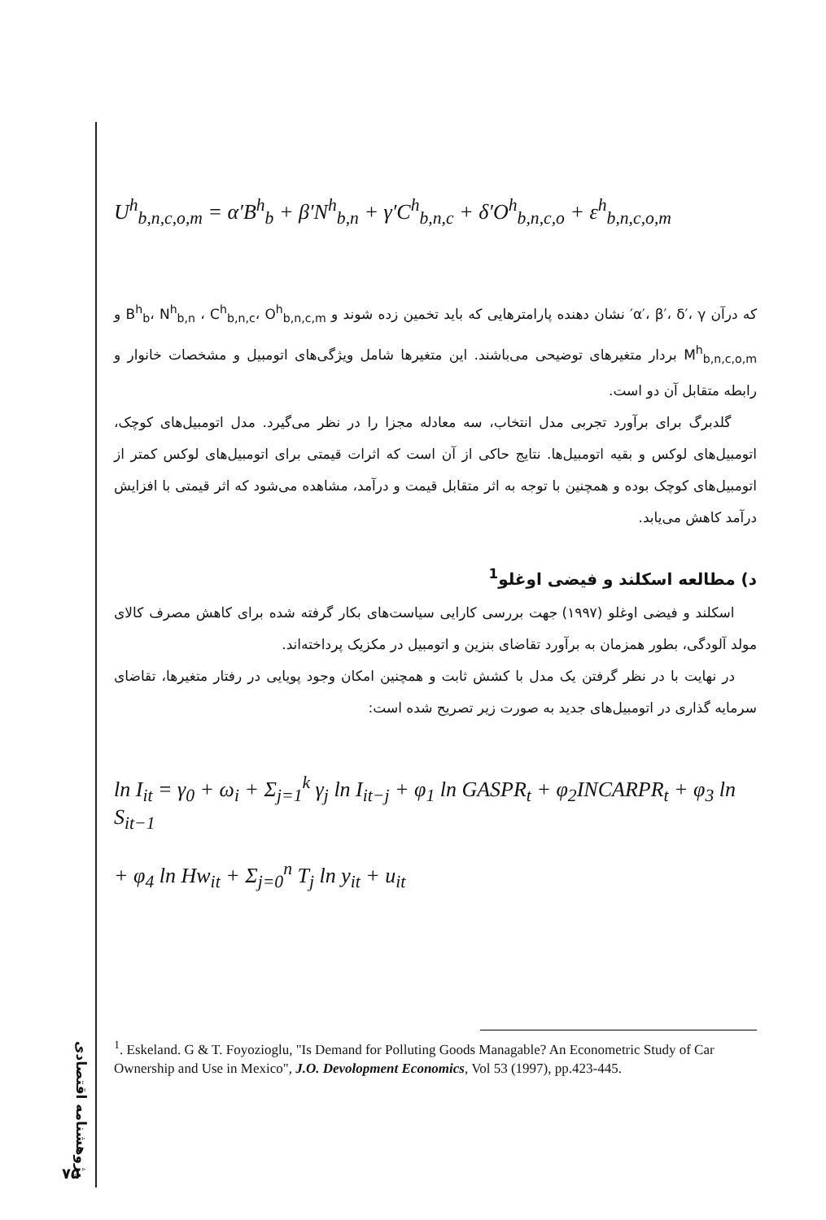U<sup>h</sup><sub>b,n,c,o,m</sub> = α′B<sup>h</sup><sub>b</sub> + β′N<sup>h</sup><sub>b,n</sub> + γ′C<sup>h</sup><sub>b,n,c</sub> + δ′O<sup>h</sup><sub>b,n,c,o</sub> + ε<sup>h</sup><sub>b,n,c,o,m</sub>
که درآن α′، β′، δ′، γ′ نشان دهنده پارامترهایی که باید تخمین زده شوند و B<sup>h</sup><sub>b</sub>، N<sup>h</sup><sub>b,n</sub> ، C<sup>h</sup><sub>b,n,c</sub>، O<sup>h</sup><sub>b,n,c,m</sub> و M<sup>h</sup><sub>b,n,c,o,m</sub> بردار متغیرهای توضیحی می‌باشند. این متغیرها شامل ویژگی‌های اتومبیل و مشخصات خانوار و رابطه متقابل آن دو است.
گلدبرگ برای برآورد تجربی مدل انتخاب، سه معادله مجزا را در نظر می‌گیرد. مدل اتومبیل‌های کوچک، اتومبیل‌های لوکس و بقیه اتومبیل‌ها. نتایج حاکی از آن است که اثرات قیمتی برای اتومبیل‌های لوکس کمتر از اتومبیل‌های کوچک بوده و همچنین با توجه به اثر متقابل قیمت و درآمد، مشاهده می‌شود که اثر قیمتی با افزایش درآمد کاهش می‌یابد.
د) مطالعه اسکلند و فیضی اوغلو<sup>1</sup>
اسکلند و فیضی اوغلو (۱۹۹۷) جهت بررسی کارایی سیاست‌های بکار گرفته شده برای کاهش مصرف کالای مولد آلودگی، بطور همزمان به برآورد تقاضای بنزین و اتومبیل در مکزیک پرداخته‌اند.
در نهایت با در نظر گرفتن یک مدل با کشش ثابت و همچنین امکان وجود پویایی در رفتار متغیرها، تقاضای سرمایه گذاری در اتومبیل‌های جدید به صورت زیر تصریح شده است:
ln I<sub>it</sub> = γ<sub>0</sub> + ω<sub>i</sub> + Σ<sub>j=1</sub><sup>k</sup> γ<sub>j</sub> ln I<sub>it−j</sub> + φ<sub>1</sub> ln GASPR<sub>t</sub> + φ<sub>2</sub>INCARPR<sub>t</sub> + φ<sub>3</sub> ln S<sub>it−1</sub>
+ φ<sub>4</sub> ln Hw<sub>it</sub> + Σ<sub>j=0</sub><sup>n</sup> T<sub>j</sub> ln y<sub>it</sub> + u<sub>it</sub>
<sup>1</sup>. Eskeland. G & T. Foyozioglu, "Is Demand for Polluting Goods Managable? An Econometric Study of Car Ownership and Use in Mexico", J.O. Devolopment Economics, Vol 53 (1997), pp.423-445.
پژوهشنامه اقتصادی
۷۵